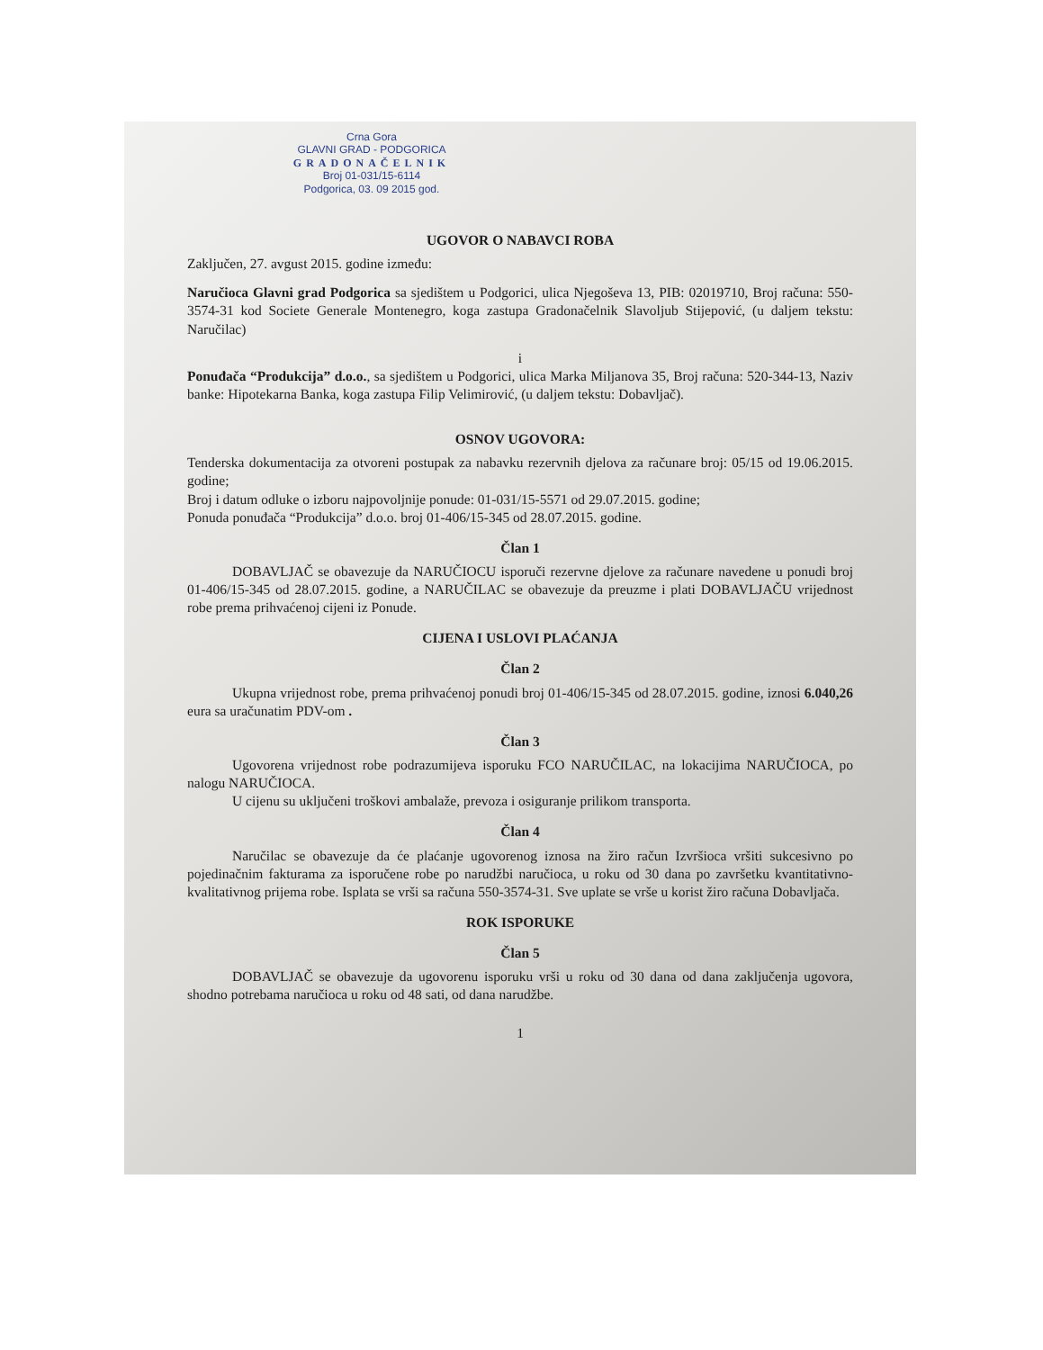Crna Gora
GLAVNI GRAD - PODGORICA
GRADONAČELNIK
Broj 01-031/15-6114
Podgorica, 03. 09 2015 god.
UGOVOR O NABAVCI ROBA
Zaključen, 27. avgust 2015. godine između:
Naručioca Glavni grad Podgorica sa sjedištem u Podgorici, ulica Njegoševa 13, PIB: 02019710, Broj računa: 550-3574-31 kod Societe Generale Montenegro, koga zastupa Gradonačelnik Slavoljub Stijepović, (u daljem tekstu: Naručilac)
i
Ponuđača “Produkcija” d.o.o., sa sjedištem u Podgorici, ulica Marka Miljanova 35, Broj računa: 520-344-13, Naziv banke: Hipotekarna Banka, koga zastupa Filip Velimirović, (u daljem tekstu: Dobavljač).
OSNOV UGOVORA:
Tenderska dokumentacija za otvoreni postupak za nabavku rezervnih djelova za računare broj: 05/15 od 19.06.2015. godine;
Broj i datum odluke o izboru najpovoljnije ponude: 01-031/15-5571 od 29.07.2015. godine;
Ponuda ponuđača “Produkcija” d.o.o. broj 01-406/15-345 od 28.07.2015. godine.
Član 1
DOBAVLJAČ se obavezuje da NARUČIOCU isporuči rezervne djelove za računare navedene u ponudi broj 01-406/15-345 od 28.07.2015. godine, a NARUČILAC se obavezuje da preuzme i plati DOBAVLJAČU vrijednost robe prema prihvaćenoj cijeni iz Ponude.
CIJENA I USLOVI PLAĆANJA
Član 2
Ukupna vrijednost robe, prema prihvaćenoj ponudi broj 01-406/15-345 od 28.07.2015. godine, iznosi 6.040,26 eura sa uračunatim PDV-om .
Član 3
Ugovorena vrijednost robe podrazumijeva isporuku FCO NARUČILAC, na lokacijima NARUČIOCA, po nalogu NARUČIOCA.
U cijenu su uključeni troškovi ambalaže, prevoza i osiguranje prilikom transporta.
Član 4
Naručilac se obavezuje da će plaćanje ugovorenog iznosa na žiro račun Izvršioca vršiti sukcesivno po pojedinačnim fakturama za isporučene robe po narudžbi naručioca, u roku od 30 dana po završetku kvantitativno-kvalitativnog prijema robe. Isplata se vrši sa računa 550-3574-31. Sve uplate se vrše u korist žiro računa Dobavljača.
ROK ISPORUKE
Član 5
DOBAVLJAČ se obavezuje da ugovorenu isporuku vrši u roku od 30 dana od dana zaključenja ugovora, shodno potrebama naručioca u roku od 48 sati, od dana narudžbe.
1